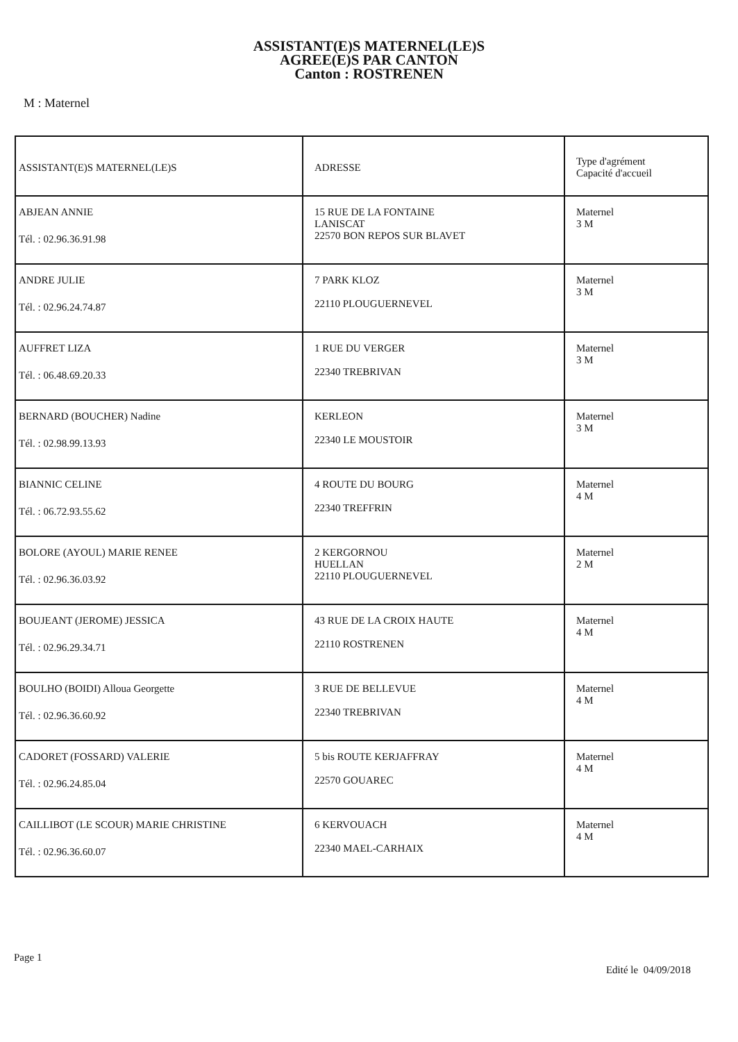ASSISTANT(E)S MATERNEL(LE)S
AGREE(E)S PAR CANTON
Canton : ROSTRENEN
M : Maternel
| ASSISTANT(E)S MATERNEL(LE)S | ADRESSE | Type d'agrément Capacité d'accueil |
| --- | --- | --- |
| ABJEAN ANNIE Tél. : 02.96.36.91.98 | 15 RUE DE LA FONTAINE LANISCAT 22570 BON REPOS SUR BLAVET | Maternel 3 M |
| ANDRE JULIE Tél. : 02.96.24.74.87 | 7 PARK KLOZ 22110 PLOUGUERNEVEL | Maternel 3 M |
| AUFFRET LIZA Tél. : 06.48.69.20.33 | 1 RUE DU VERGER 22340 TREBRIVAN | Maternel 3 M |
| BERNARD (BOUCHER) Nadine Tél. : 02.98.99.13.93 | KERLEON 22340 LE MOUSTOIR | Maternel 3 M |
| BIANNIC CELINE Tél. : 06.72.93.55.62 | 4 ROUTE DU BOURG 22340 TREFFRIN | Maternel 4 M |
| BOLORE (AYOUL) MARIE RENEE Tél. : 02.96.36.03.92 | 2 KERGORNOU HUELLAN 22110 PLOUGUERNEVEL | Maternel 2 M |
| BOUJEANT (JEROME) JESSICA Tél. : 02.96.29.34.71 | 43 RUE DE LA CROIX HAUTE 22110 ROSTRENEN | Maternel 4 M |
| BOULHO (BOIDI) Alloua Georgette Tél. : 02.96.36.60.92 | 3 RUE DE BELLEVUE 22340 TREBRIVAN | Maternel 4 M |
| CADORET (FOSSARD) VALERIE Tél. : 02.96.24.85.04 | 5 bis ROUTE KERJAFFRAY 22570 GOUAREC | Maternel 4 M |
| CAILLIBOT (LE SCOUR) MARIE CHRISTINE Tél. : 02.96.36.60.07 | 6 KERVOUACH 22340 MAEL-CARHAIX | Maternel 4 M |
Page 1
Edité le 04/09/2018